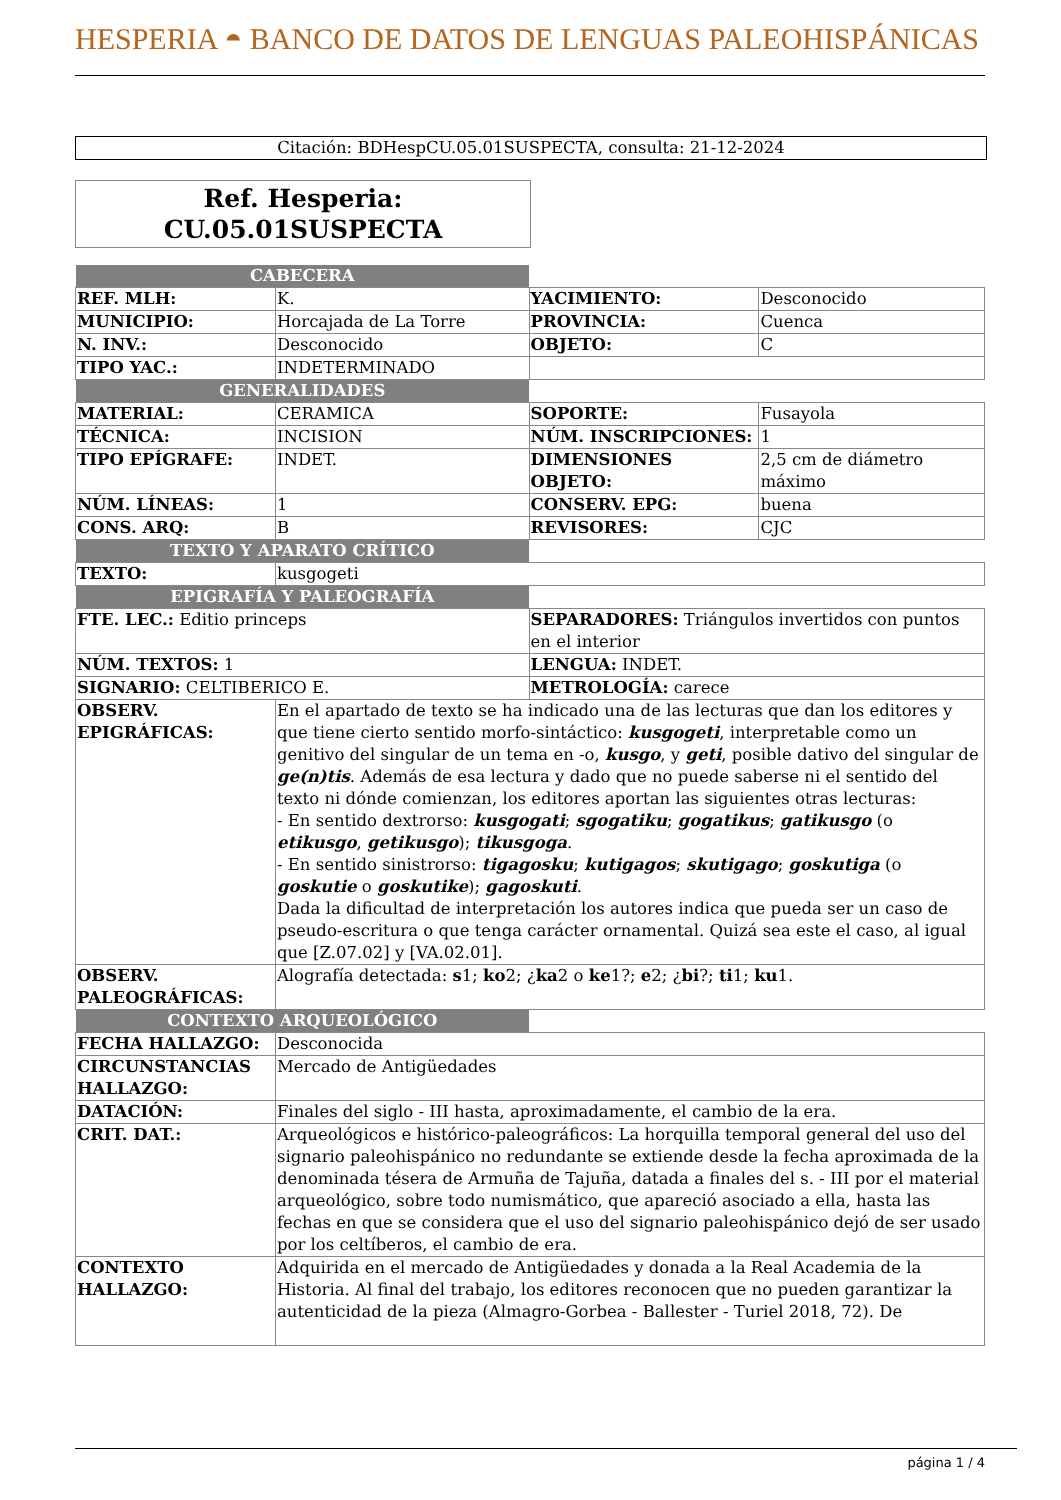HESPERIA ◓ BANCO DE DATOS DE LENGUAS PALEOHISPÁNICAS
Citación: BDHespCU.05.01SUSPECTA, consulta: 21-12-2024
Ref. Hesperia:
CU.05.01SUSPECTA
| CABECERA | | | |
| REF. MLH: | K. | YACIMIENTO: | Desconocido |
| MUNICIPIO: | Horcajada de La Torre | PROVINCIA: | Cuenca |
| N. INV.: | Desconocido | OBJETO: | C |
| TIPO YAC.: | INDETERMINADO | | |
| GENERALIDADES | | | |
| MATERIAL: | CERAMICA | SOPORTE: | Fusayola |
| TÉCNICA: | INCISION | NÚM. INSCRIPCIONES: | 1 |
| TIPO EPÍGRAFE: | INDET. | DIMENSIONES OBJETO: | 2,5 cm de diámetro máximo |
| NÚM. LÍNEAS: | 1 | CONSERV. EPG: | buena |
| CONS. ARQ: | B | REVISORES: | CJC |
| TEXTO Y APARATO CRÍTICO | | | |
| TEXTO: | kusgogeti | | |
| EPIGRAFÍA Y PALEOGRAFÍA | | | |
| FTE. LEC.: Editio princeps | | SEPARADORES: Triángulos invertidos con puntos en el interior | |
| NÚM. TEXTOS: 1 | | LENGUA: INDET. | |
| SIGNARIO: CELTIBERICO E. | | METROLOGÍA: carece | |
| OBSERV. EPIGRÁFICAS: | En el apartado de texto se ha indicado una de las lecturas que dan los editores y que tiene cierto sentido morfo-sintáctico: kusgogeti , interpretable como un genitivo del singular de un tema en -o, kusgo , y geti , posible dativo del singular de ge(n)tis . Además de esa lectura y dado que no puede saberse ni el sentido del texto ni dónde comienzan, los editores aportan las siguientes otras lecturas: - En sentido dextrorso: kusgogati ; sgogatiku ; gogatikus ; gatikusgo (o etikusgo , getikusgo ); tikusgoga . - En sentido sinistrorso: tigagosku ; kutigagos ; skutigago ; goskutiga (o goskutie o goskutike ); gagoskuti . Dada la dificultad de interpretación los autores indica que pueda ser un caso de pseudo-escritura o que tenga carácter ornamental. Quizá sea este el caso, al igual que [Z.07.02] y [VA.02.01]. | | |
| OBSERV. PALEOGRÁFICAS: | Alografía detectada: s 1; ko 2; ¿ ka 2 o ke 1?; e 2; ¿ bi ?; ti 1; ku 1. | | |
| CONTEXTO ARQUEOLÓGICO | | | |
| FECHA HALLAZGO: | Desconocida | | |
| CIRCUNSTANCIAS HALLAZGO: | Mercado de Antigüedades | | |
| DATACIÓN: | Finales del siglo - III hasta, aproximadamente, el cambio de la era. | | |
| CRIT. DAT.: | Arqueológicos e histórico-paleográficos: La horquilla temporal general del uso del signario paleohispánico no redundante se extiende desde la fecha aproximada de la denominada tésera de Armuña de Tajuña, datada a finales del s. - III por el material arqueológico, sobre todo numismático, que apareció asociado a ella, hasta las fechas en que se considera que el uso del signario paleohispánico dejó de ser usado por los celtíberos, el cambio de era. | | |
| CONTEXTO HALLAZGO: | Adquirida en el mercado de Antigüedades y donada a la Real Academia de la Historia. Al final del trabajo, los editores reconocen que no pueden garantizar la autenticidad de la pieza (Almagro-Gorbea - Ballester - Turiel 2018, 72). De | | |
página 1 / 4